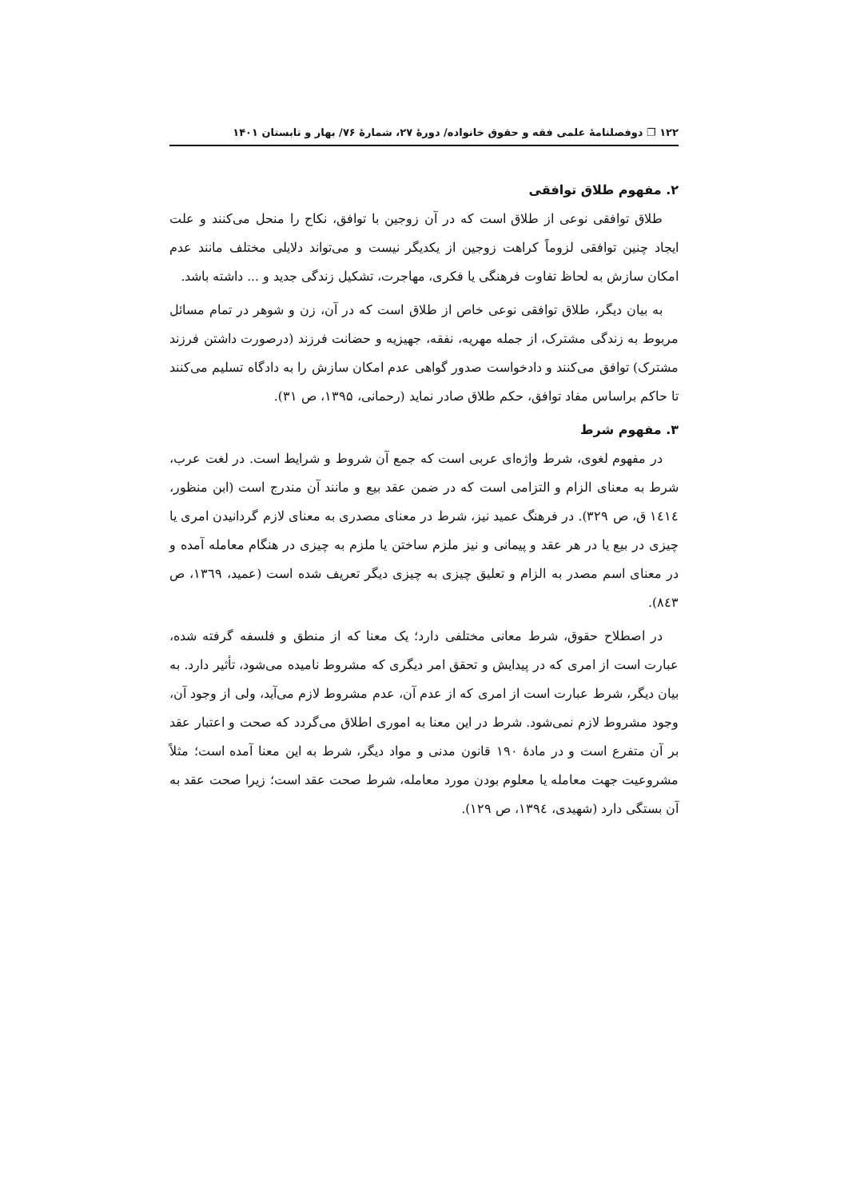۱۲۲ ❐ دوفصلنامۀ علمی فقه و حقوق خانواده/ دورۀ ۲۷، شمارۀ ۷۶/ بهار و تابستان ۱۴۰۱
۲. مفهوم طلاق توافقی
طلاق توافقی نوعی از طلاق است که در آن زوجین با توافق، نکاح را منحل می‌کنند و علت ایجاد چنین توافقی لزوماً کراهت زوجین از یکدیگر نیست و می‌تواند دلایلی مختلف مانند عدم امکان سازش به لحاظ تفاوت فرهنگی یا فکری، مهاجرت، تشکیل زندگی جدید و ... داشته باشد.
به بیان دیگر، طلاق توافقی نوعی خاص از طلاق است که در آن، زن و شوهر در تمام مسائل مربوط به زندگی مشترک، از جمله مهریه، نفقه، جهیزیه و حضانت فرزند (درصورت داشتن فرزند مشترک) توافق می‌کنند و دادخواست صدور گواهی عدم امکان سازش را به دادگاه تسلیم می‌کنند تا حاکم براساس مفاد توافق، حکم طلاق صادر نماید (رحمانی، ۱۳۹۵، ص ۳۱).
۳. مفهوم شرط
در مفهوم لغوی، شرط واژه‌ای عربی است که جمع آن شروط و شرایط است. در لغت عرب، شرط به معنای الزام و التزامی است که در ضمن عقد بیع و مانند آن مندرج است (ابن منظور، ١٤١٤ ق، ص ۳۲۹). در فرهنگ عمید نیز، شرط در معنای مصدری به معنای لازم گردانیدن امری یا چیزی در بیع یا در هر عقد و پیمانی و نیز ملزم ساختن یا ملزم به چیزی در هنگام معامله آمده و در معنای اسم مصدر به الزام و تعلیق چیزی به چیزی دیگر تعریف شده است (عمید، ۱۳٦۹، ص ۸٤۳).
در اصطلاح حقوق، شرط معانی مختلفی دارد؛ یک معنا که از منطق و فلسفه گرفته شده، عبارت است از امری که در پیدایش و تحقق امر دیگری که مشروط نامیده می‌شود، تأثیر دارد. به بیان دیگر، شرط عبارت است از امری که از عدم آن، عدم مشروط لازم می‌آید، ولی از وجود آن، وجود مشروط لازم نمی‌شود. شرط در این معنا به اموری اطلاق می‌گردد که صحت و اعتبار عقد بر آن متفرع است و در مادۀ ۱۹۰ قانون مدنی و مواد دیگر، شرط به این معنا آمده است؛ مثلاً مشروعیت جهت معامله یا معلوم بودن مورد معامله، شرط صحت عقد است؛ زیرا صحت عقد به آن بستگی دارد (شهیدی، ۱۳۹٤، ص ۱۲۹).